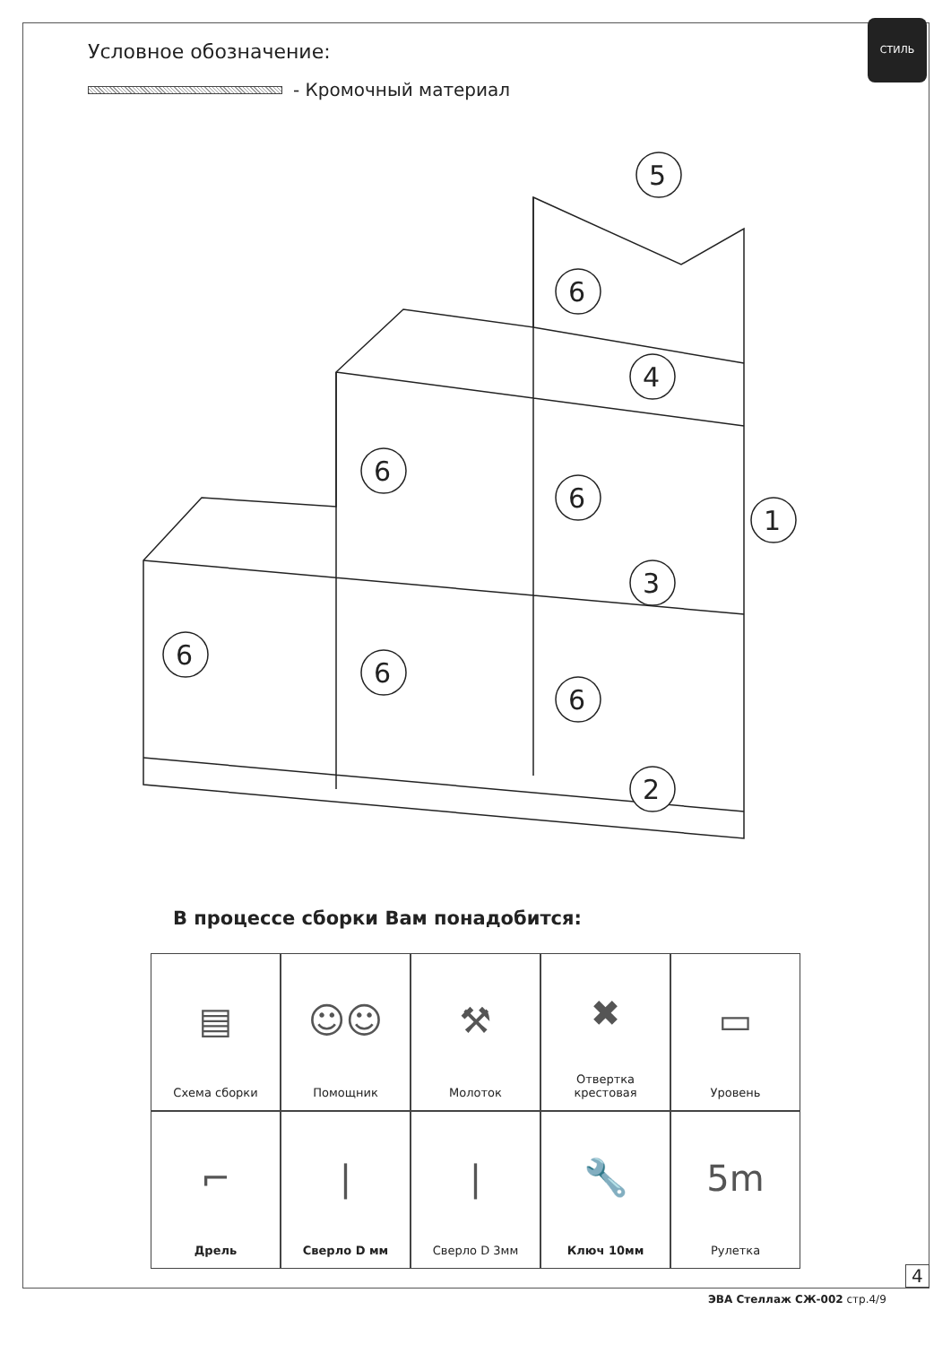СТИЛЬ
Условное обозначение:
- Кромочный материал
5
6
4
6
6
1
3
6
6
6
2
В процессе сборки Вам понадобится:
▤
Схема сборки
☺☺
Помощник
⚒
Молоток
✖
Отвертка
крестовая
▭
Уровень
⌐
Дрель
|
Сверло D мм
|
Сверло D 3мм
🔧
Ключ 10мм
5m
Рулетка
ЭВА Стеллаж СЖ-002 стр.4/9
4